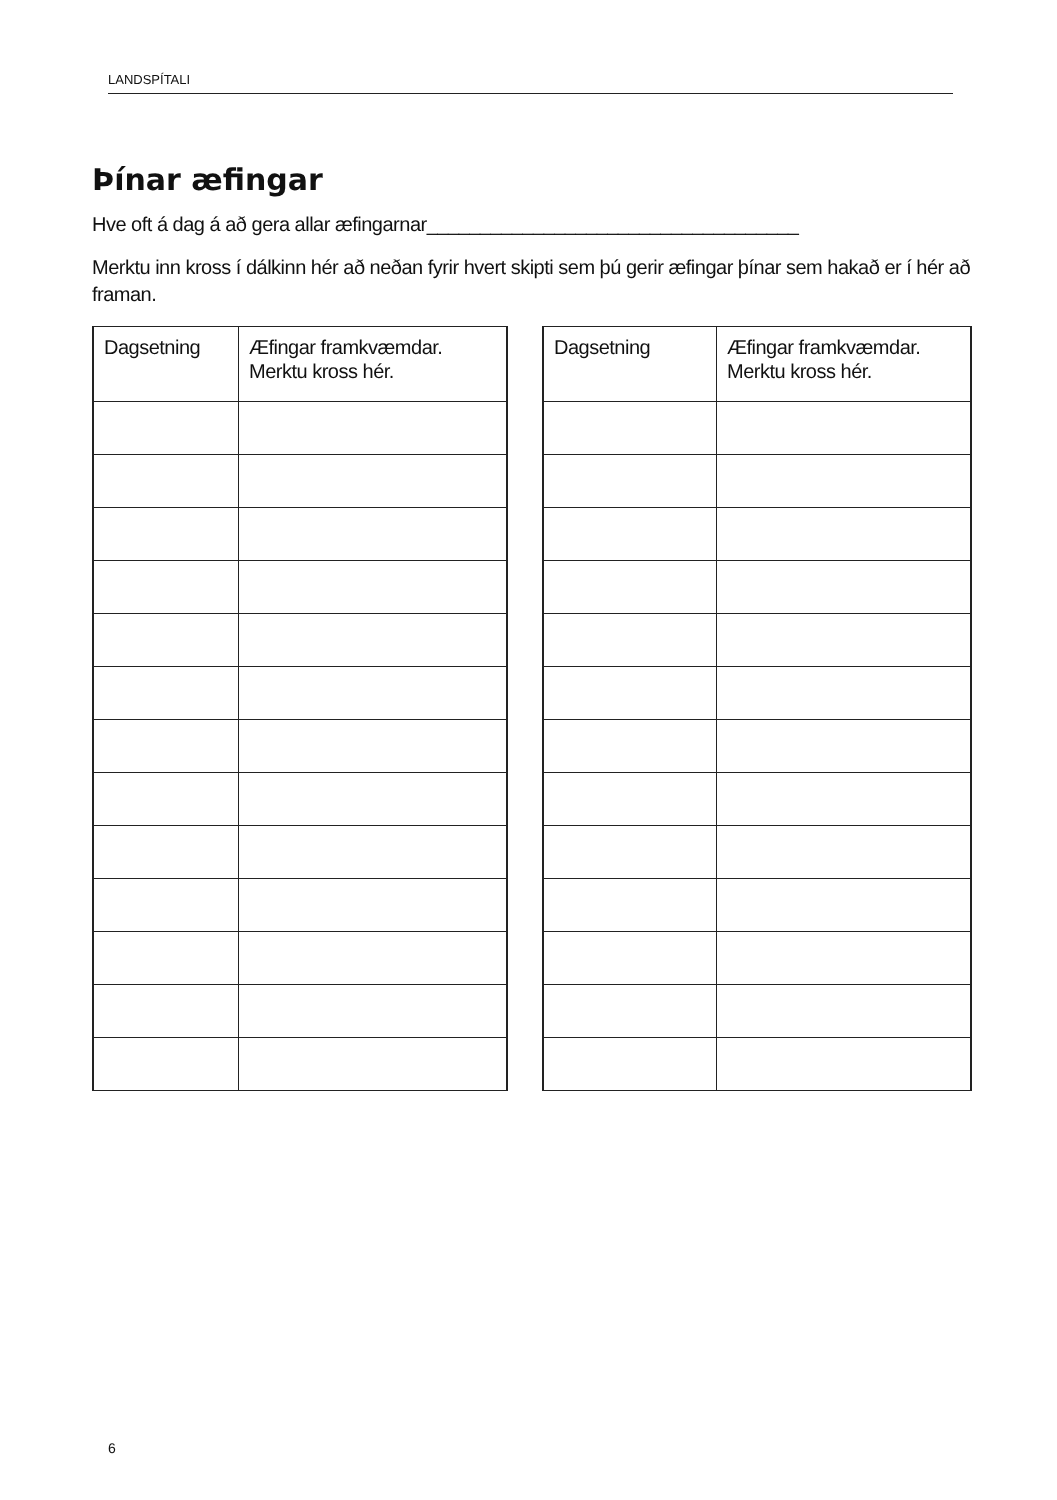LANDSPÍTALI
Þínar æfingar
Hve oft á dag á að gera allar æfingarnar___________________________________
Merktu inn kross í dálkinn hér að neðan fyrir hvert skipti sem þú gerir æfingar þínar sem hakað er í hér að framan.
| Dagsetning | Æfingar framkvæmdar. Merktu kross hér. |
| Dagsetning | Æfingar framkvæmdar. Merktu kross hér. |
6